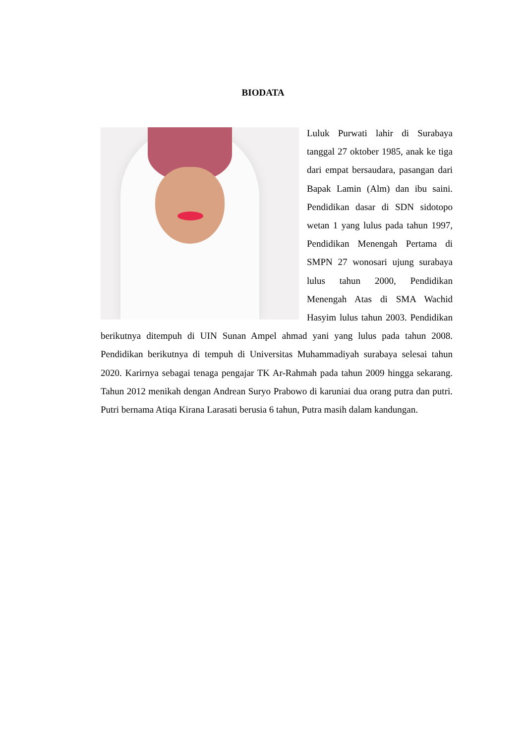BIODATA
Luluk Purwati lahir di Surabaya tanggal 27 oktober 1985, anak ke tiga dari empat bersaudara, pasangan dari Bapak Lamin (Alm) dan ibu saini. Pendidikan dasar di SDN sidotopo wetan 1 yang lulus pada tahun 1997, Pendidikan Menengah Pertama di SMPN 27 wonosari ujung surabaya lulus tahun 2000, Pendidikan Menengah Atas di SMA Wachid Hasyim lulus tahun 2003. Pendidikan berikutnya ditempuh di UIN Sunan Ampel ahmad yani yang lulus pada tahun 2008. Pendidikan berikutnya di tempuh di Universitas Muhammadiyah surabaya selesai tahun 2020. Karirnya sebagai tenaga pengajar TK Ar-Rahmah pada tahun 2009 hingga sekarang. Tahun 2012 menikah dengan Andrean Suryo Prabowo di karuniai dua orang putra dan putri. Putri bernama Atiqa Kirana Larasati berusia 6 tahun, Putra masih dalam kandungan.